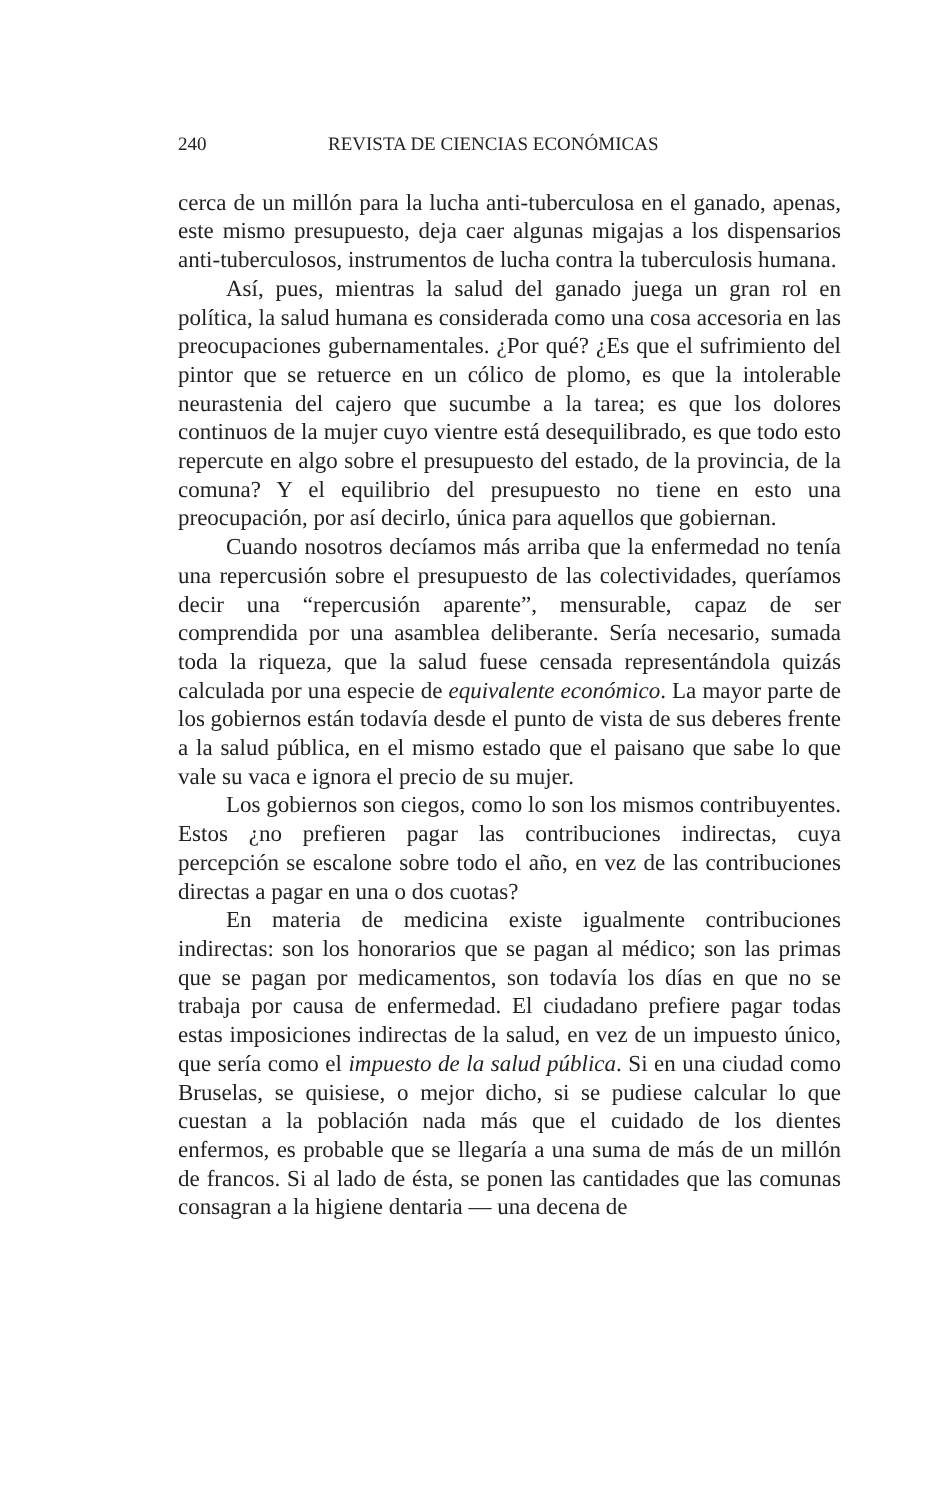240 REVISTA DE CIENCIAS ECONÓMICAS
cerca de un millón para la lucha anti-tuberculosa en el ganado, apenas, este mismo presupuesto, deja caer algunas migajas a los dispensarios anti-tuberculosos, instrumentos de lucha contra la tuberculosis humana.
Así, pues, mientras la salud del ganado juega un gran rol en política, la salud humana es considerada como una cosa accesoria en las preocupaciones gubernamentales. ¿Por qué? ¿Es que el sufrimiento del pintor que se retuerce en un cólico de plomo, es que la intolerable neurastenia del cajero que sucumbe a la tarea; es que los dolores continuos de la mujer cuyo vientre está desequilibrado, es que todo esto repercute en algo sobre el presupuesto del estado, de la provincia, de la comuna? Y el equilibrio del presupuesto no tiene en esto una preocupación, por así decirlo, única para aquellos que gobiernan.
Cuando nosotros decíamos más arriba que la enfermedad no tenía una repercusión sobre el presupuesto de las colectividades, queríamos decir una “repercusión aparente”, mensurable, capaz de ser comprendida por una asamblea deliberante. Sería necesario, sumada toda la riqueza, que la salud fuese censada representándola quizás calculada por una especie de equivalente económico. La mayor parte de los gobiernos están todavía desde el punto de vista de sus deberes frente a la salud pública, en el mismo estado que el paisano que sabe lo que vale su vaca e ignora el precio de su mujer.
Los gobiernos son ciegos, como lo son los mismos contribuyentes. Estos ¿no prefieren pagar las contribuciones indirectas, cuya percepción se escalone sobre todo el año, en vez de las contribuciones directas a pagar en una o dos cuotas?
En materia de medicina existe igualmente contribuciones indirectas: son los honorarios que se pagan al médico; son las primas que se pagan por medicamentos, son todavía los días en que no se trabaja por causa de enfermedad. El ciudadano prefiere pagar todas estas imposiciones indirectas de la salud, en vez de un impuesto único, que sería como el impuesto de la salud pública. Si en una ciudad como Bruselas, se quisiese, o mejor dicho, si se pudiese calcular lo que cuestan a la población nada más que el cuidado de los dientes enfermos, es probable que se llegaría a una suma de más de un millón de francos. Si al lado de ésta, se ponen las cantidades que las comunas consagran a la higiene dentaria — una decena de